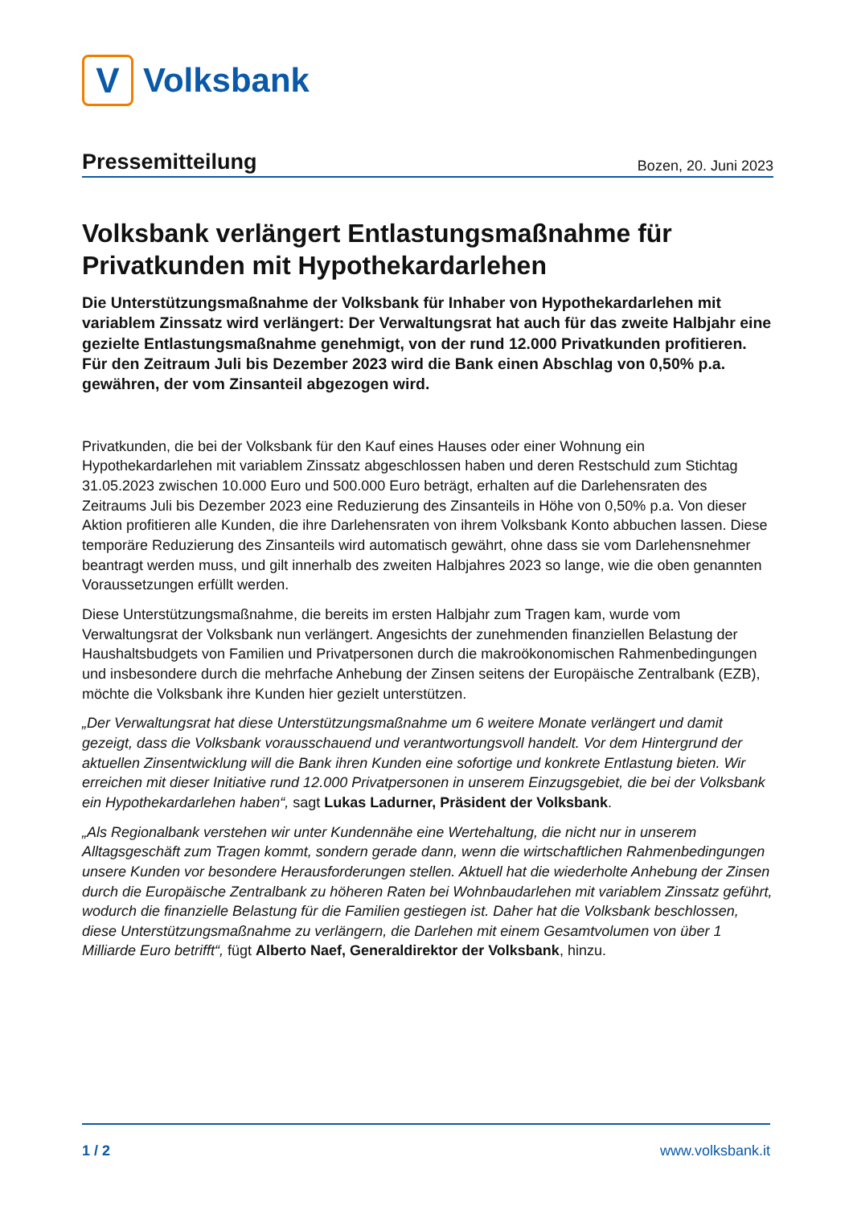V
Volksbank
Pressemitteilung
Bozen, 20. Juni 2023
Volksbank verlängert Entlastungsmaßnahme für Privatkunden mit Hypothekardarlehen
Die Unterstützungsmaßnahme der Volksbank für Inhaber von Hypothekardarlehen mit variablem Zinssatz wird verlängert: Der Verwaltungsrat hat auch für das zweite Halbjahr eine gezielte Entlastungsmaßnahme genehmigt, von der rund 12.000 Privatkunden profitieren. Für den Zeitraum Juli bis Dezember 2023 wird die Bank einen Abschlag von 0,50% p.a. gewähren, der vom Zinsanteil abgezogen wird.
Privatkunden, die bei der Volksbank für den Kauf eines Hauses oder einer Wohnung ein Hypothekardarlehen mit variablem Zinssatz abgeschlossen haben und deren Restschuld zum Stichtag 31.05.2023 zwischen 10.000 Euro und 500.000 Euro beträgt, erhalten auf die Darlehensraten des Zeitraums Juli bis Dezember 2023 eine Reduzierung des Zinsanteils in Höhe von 0,50% p.a. Von dieser Aktion profitieren alle Kunden, die ihre Darlehensraten von ihrem Volksbank Konto abbuchen lassen. Diese temporäre Reduzierung des Zinsanteils wird automatisch gewährt, ohne dass sie vom Darlehensnehmer beantragt werden muss, und gilt innerhalb des zweiten Halbjahres 2023 so lange, wie die oben genannten Voraussetzungen erfüllt werden.
Diese Unterstützungsmaßnahme, die bereits im ersten Halbjahr zum Tragen kam, wurde vom Verwaltungsrat der Volksbank nun verlängert. Angesichts der zunehmenden finanziellen Belastung der Haushaltsbudgets von Familien und Privatpersonen durch die makroökonomischen Rahmenbedingungen und insbesondere durch die mehrfache Anhebung der Zinsen seitens der Europäische Zentralbank (EZB), möchte die Volksbank ihre Kunden hier gezielt unterstützen.
„Der Verwaltungsrat hat diese Unterstützungsmaßnahme um 6 weitere Monate verlängert und damit gezeigt, dass die Volksbank vorausschauend und verantwortungsvoll handelt. Vor dem Hintergrund der aktuellen Zinsentwicklung will die Bank ihren Kunden eine sofortige und konkrete Entlastung bieten. Wir erreichen mit dieser Initiative rund 12.000 Privatpersonen in unserem Einzugsgebiet, die bei der Volksbank ein Hypothekardarlehen haben“, sagt Lukas Ladurner, Präsident der Volksbank.
„Als Regionalbank verstehen wir unter Kundennähe eine Wertehaltung, die nicht nur in unserem Alltagsgeschäft zum Tragen kommt, sondern gerade dann, wenn die wirtschaftlichen Rahmenbedingungen unsere Kunden vor besondere Herausforderungen stellen. Aktuell hat die wiederholte Anhebung der Zinsen durch die Europäische Zentralbank zu höheren Raten bei Wohnbaudarlehen mit variablem Zinssatz geführt, wodurch die finanzielle Belastung für die Familien gestiegen ist. Daher hat die Volksbank beschlossen, diese Unterstützungsmaßnahme zu verlängern, die Darlehen mit einem Gesamtvolumen von über 1 Milliarde Euro betrifft“, fügt Alberto Naef, Generaldirektor der Volksbank, hinzu.
1 / 2 www.volksbank.it